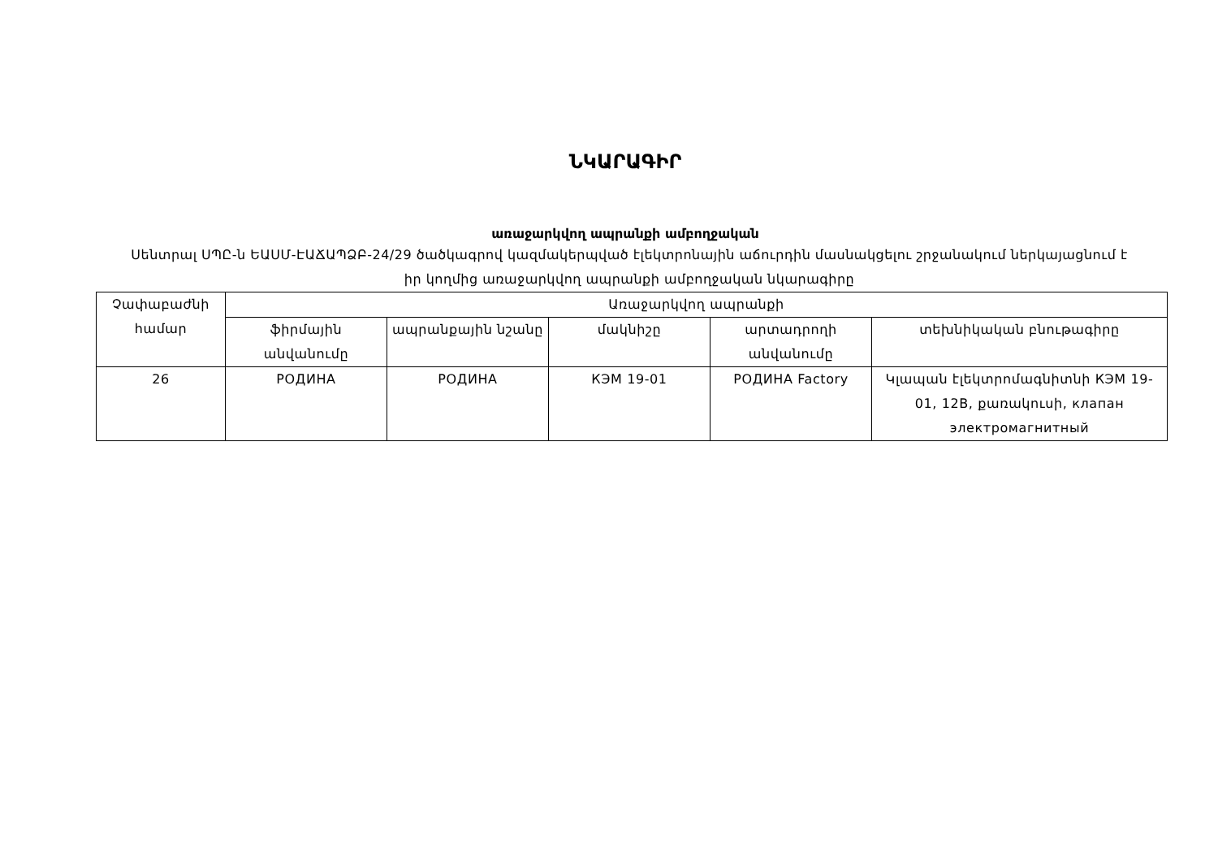ՆԿԱՐԱԳԻՐ
առաջարկվող ապրանքի ամբողջական
Սենտրալ ՍՊԸ-ն ԵԱՍՄ-ԷԱՃԱՊՁԲ-24/29 ծածկագրով կազմակերպված էլեկտրոնային աճուրդին մասնակցելու շրջանակում ներկայացնում է իր կողմից առաջարկվող ապրանքի ամբողջական նկարագիրը
| Չափաբաժնի համար | Առաջարկվող ապրանքի | | | | |
| --- | --- | --- | --- | --- | --- |
| | ֆիրմային անվանումը | ապրանքային նշանը | մակնիշը | արտադրողի անվանումը | տեխնիկական բնութագիրը |
| 26 | РОДИНА | РОДИНА | КЭМ 19-01 | РОДИНА Factory | Կլապան էլեկտրոմագնիտնի КЭМ 19-01, 12В, քառակուսի, клапан электромагнитный |